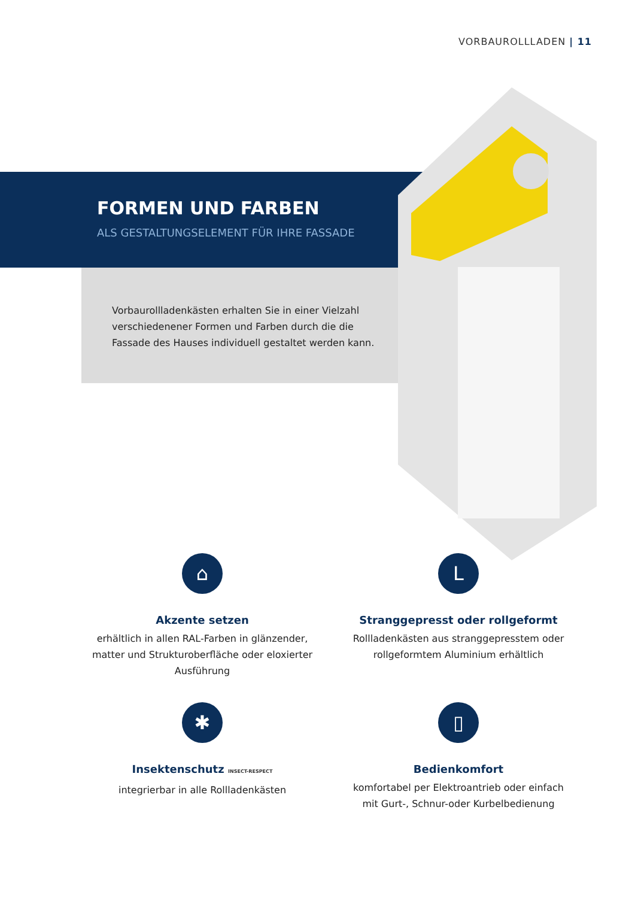VORBAUROLLLADEN | 11
FORMEN UND FARBEN
ALS GESTALTUNGSELEMENT FÜR IHRE FASSADE
Vorbaurollladenkästen erhalten Sie in einer Vielzahl verschiedenener Formen und Farben durch die die Fassade des Hauses individuell gestaltet werden kann.
⌂
Akzente setzen
erhältlich in allen RAL-Farben in glänzender, matter und Strukturoberfläche oder eloxierter Ausführung
L
Stranggepresst oder rollgeformt
Rollladenkästen aus stranggepresstem oder rollgeformtem Aluminium erhältlich
✱
Insektenschutz INSECT-RESPECT
integrierbar in alle Rollladenkästen
▯
Bedienkomfort
komfortabel per Elektroantrieb oder einfach mit Gurt-, Schnur-oder Kurbelbedienung